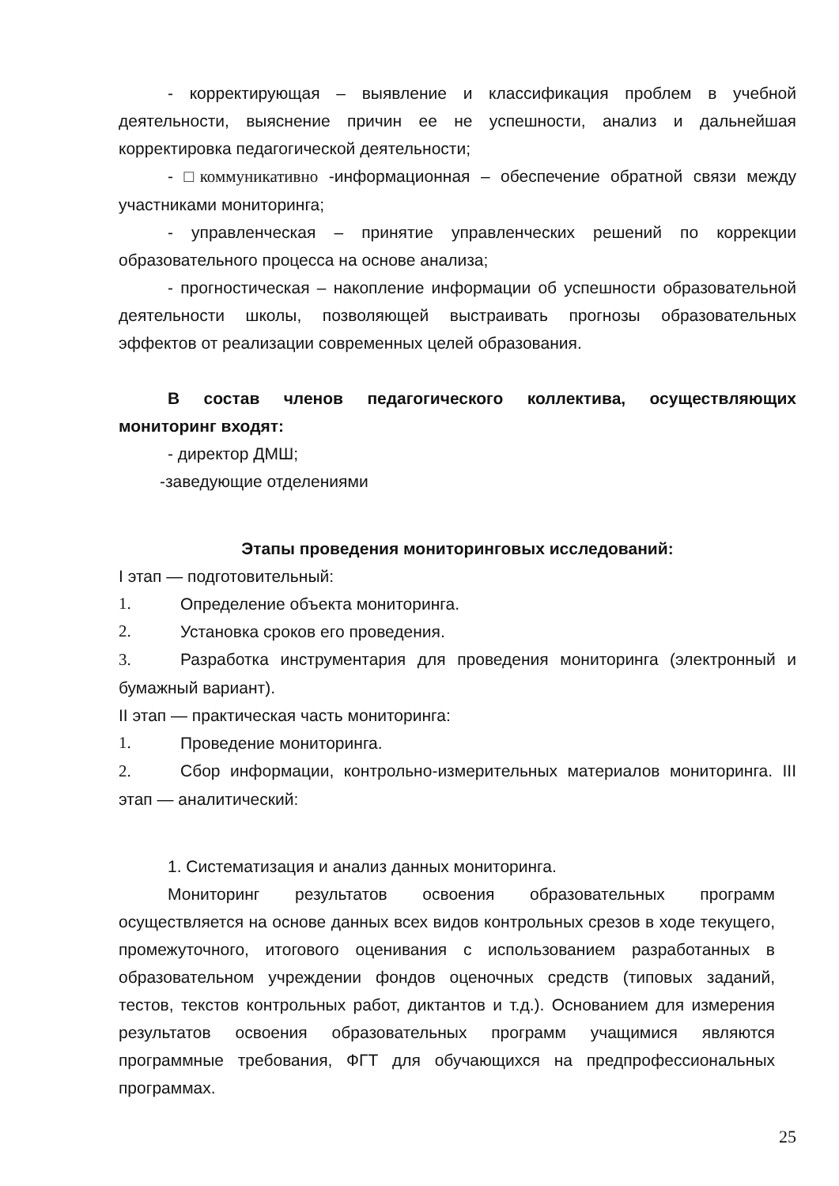- корректирующая – выявление и классификация проблем в учебной деятельности, выяснение причин ее не успешности, анализ и дальнейшая корректировка педагогической деятельности;
- □коммуникативно -информационная – обеспечение обратной связи между участниками мониторинга;
- управленческая – принятие управленческих решений по коррекции образовательного процесса на основе анализа;
- прогностическая – накопление информации об успешности образовательной деятельности школы, позволяющей выстраивать прогнозы образовательных эффектов от реализации современных целей образования.
В состав членов педагогического коллектива, осуществляющих мониторинг входят:
- директор ДМШ;
-заведующие отделениями
Этапы проведения мониторинговых исследований:
I этап — подготовительный:
1. Определение объекта мониторинга.
2. Установка сроков его проведения.
3. Разработка инструментария для проведения мониторинга (электронный и бумажный вариант).
II этап — практическая часть мониторинга:
1. Проведение мониторинга.
2. Сбор информации, контрольно-измерительных материалов мониторинга. III этап — аналитический:
1. Систематизация и анализ данных мониторинга.
Мониторинг результатов освоения образовательных программ осуществляется на основе данных всех видов контрольных срезов в ходе текущего, промежуточного, итогового оценивания с использованием разработанных в образовательном учреждении фондов оценочных средств (типовых заданий, тестов, текстов контрольных работ, диктантов и т.д.). Основанием для измерения результатов освоения образовательных программ учащимися являются программные требования, ФГТ для обучающихся на предпрофессиональных программах.
25